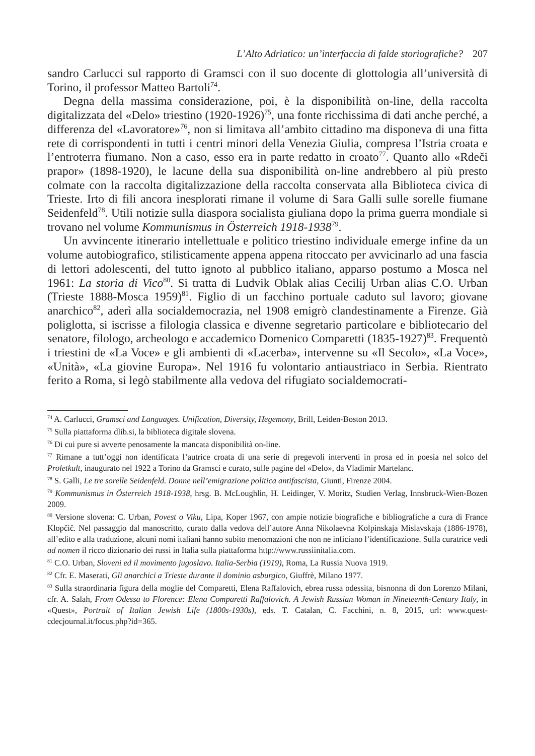L’Alto Adriatico: un’interfaccia di falde storiografiche? 207
sandro Carlucci sul rapporto di Gramsci con il suo docente di glottologia all’università di Torino, il professor Matteo Bartoli<sup>74</sup>.
Degna della massima considerazione, poi, è la disponibilità on-line, della raccolta digitalizzata del «Delo» triestino (1920-1926)<sup>75</sup>, una fonte ricchissima di dati anche perché, a differenza del «Lavoratore»<sup>76</sup>, non si limitava all’ambito cittadino ma disponeva di una fitta rete di corrispondenti in tutti i centri minori della Venezia Giulia, compresa l’Istria croata e l’entroterra fiumano. Non a caso, esso era in parte redatto in croato<sup>77</sup>. Quanto allo «Rdeči prapor» (1898-1920), le lacune della sua disponibilità on-line andrebbero al più presto colmate con la raccolta digitalizzazione della raccolta conservata alla Biblioteca civica di Trieste. Irto di fili ancora inesplorati rimane il volume di Sara Galli sulle sorelle fiumane Seidenfeld<sup>78</sup>. Utili notizie sulla diaspora socialista giuliana dopo la prima guerra mondiale si trovano nel volume Kommunismus in Österreich 1918-1938<sup>79</sup>.
Un avvincente itinerario intellettuale e politico triestino individuale emerge infine da un volume autobiografico, stilisticamente appena appena ritoccato per avvicinarlo ad una fascia di lettori adolescenti, del tutto ignoto al pubblico italiano, apparso postumo a Mosca nel 1961: La storia di Vico<sup>80</sup>. Si tratta di Ludvik Oblak alias Cecilij Urban alias C.O. Urban (Trieste 1888-Mosca 1959)<sup>81</sup>. Figlio di un facchino portuale caduto sul lavoro; giovane anarchico<sup>82</sup>, aderì alla socialdemocrazia, nel 1908 emigrò clandestinamente a Firenze. Già poliglotta, si iscrisse a filologia classica e divenne segretario particolare e bibliotecario del senatore, filologo, archeologo e accademico Domenico Comparetti (1835-1927)<sup>83</sup>. Frequentò i triestini de «La Voce» e gli ambienti di «Lacerba», intervenne su «Il Secolo», «La Voce», «Unità», «La giovine Europa». Nel 1916 fu volontario antiaustriaco in Serbia. Rientrato ferito a Roma, si legò stabilmente alla vedova del rifugiato socialdemocrati-
<sup>74</sup> A. Carlucci, Gramsci and Languages. Unification, Diversity, Hegemony, Brill, Leiden-Boston 2013.
<sup>75</sup> Sulla piattaforma dlib.si, la biblioteca digitale slovena.
<sup>76</sup> Di cui pure si avverte penosamente la mancata disponibilità on-line.
<sup>77</sup> Rimane a tutt’oggi non identificata l’autrice croata di una serie di pregevoli interventi in prosa ed in poesia nel solco del Proletkult, inaugurato nel 1922 a Torino da Gramsci e curato, sulle pagine del «Delo», da Vladimir Martelanc.
<sup>78</sup> S. Galli, Le tre sorelle Seidenfeld. Donne nell’emigrazione politica antifascista, Giunti, Firenze 2004.
<sup>79</sup> Kommunismus in Österreich 1918-1938, hrsg. B. McLoughlin, H. Leidinger, V. Moritz, Studien Verlag, Innsbruck-Wien-Bozen 2009.
<sup>80</sup> Versione slovena: C. Urban, Povest o Viku, Lipa, Koper 1967, con ampie notizie biografiche e bibliografiche a cura di France Klopčič. Nel passaggio dal manoscritto, curato dalla vedova dell’autore Anna Nikolaevna Kolpinskaja Mislavskaja (1886-1978), all’edito e alla traduzione, alcuni nomi italiani hanno subito menomazioni che non ne inficiano l’identificazione. Sulla curatrice vedi ad nomen il ricco dizionario dei russi in Italia sulla piattaforma http://www.russiinitalia.com.
<sup>81</sup> C.O. Urban, Sloveni ed il movimento jugoslavo. Italia-Serbia (1919), Roma, La Russia Nuova 1919.
<sup>82</sup> Cfr. E. Maserati, Gli anarchici a Trieste durante il dominio asburgico, Giuffrè, Milano 1977.
<sup>83</sup> Sulla straordinaria figura della moglie del Comparetti, Elena Raffalovich, ebrea russa odessita, bisnonna di don Lorenzo Milani, cfr. A. Salah, From Odessa to Florence: Elena Comparetti Raffalovich. A Jewish Russian Woman in Nineteenth-Century Italy, in «Quest», Portrait of Italian Jewish Life (1800s-1930s), eds. T. Catalan, C. Facchini, n. 8, 2015, url: www.quest-cdecjournal.it/focus.php?id=365.